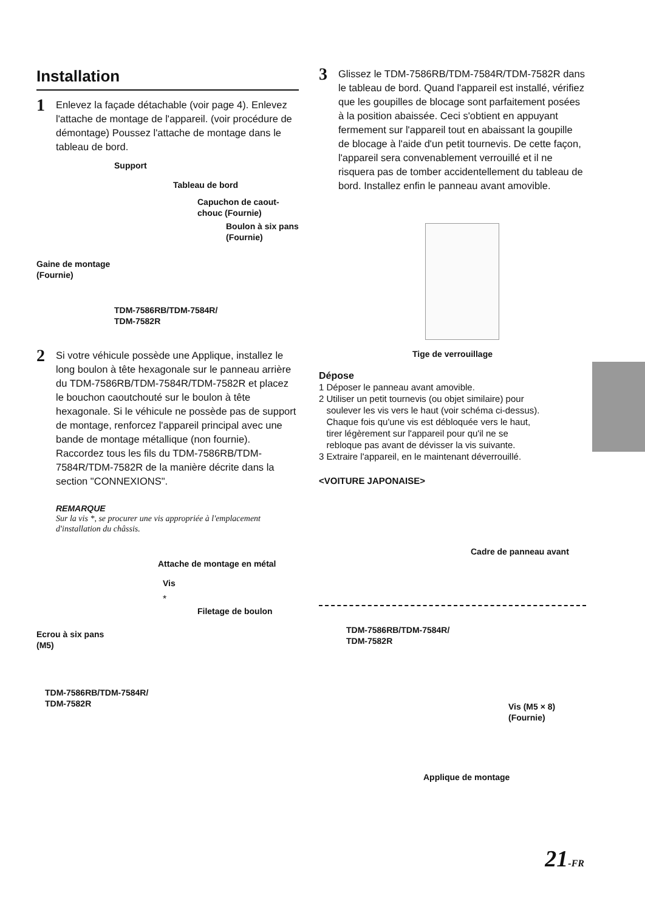Installation
1
Enlevez la façade détachable (voir page 4). Enlevez l'attache de montage de l'appareil. (voir procédure de démontage) Poussez l'attache de montage dans le tableau de bord.
Support
Tableau de bord
Capuchon de caout-
chouc (Fournie)
Boulon à six pans
(Fournie)
Gaine de montage
(Fournie)
TDM-7586RB/TDM-7584R/
TDM-7582R
2
Si votre véhicule possède une Applique, installez le long boulon à tête hexagonale sur le panneau arrière du TDM-7586RB/TDM-7584R/TDM-7582R et placez le bouchon caoutchouté sur le boulon à tête hexagonale. Si le véhicule ne possède pas de support de montage, renforcez l'appareil principal avec une bande de montage métallique (non fournie). Raccordez tous les fils du TDM-7586RB/TDM-7584R/TDM-7582R de la manière décrite dans la section "CONNEXIONS".
REMARQUE
Sur la vis *, se procurer une vis appropriée à l'emplacement d'installation du châssis.
Attache de montage en métal
Vis
*
Filetage de boulon
Ecrou à six pans
(M5)
TDM-7586RB/TDM-7584R/
TDM-7582R
3
Glissez le TDM-7586RB/TDM-7584R/TDM-7582R dans le tableau de bord. Quand l'appareil est installé, vérifiez que les goupilles de blocage sont parfaitement posées à la position abaissée. Ceci s'obtient en appuyant fermement sur l'appareil tout en abaissant la goupille de blocage à l'aide d'un petit tournevis. De cette façon, l'appareil sera convenablement verrouillé et il ne risquera pas de tomber accidentellement du tableau de bord. Installez enfin le panneau avant amovible.
Tige de verrouillage
Dépose
1 Déposer le panneau avant amovible.
2 Utiliser un petit tournevis (ou objet similaire) pour
soulever les vis vers le haut (voir schéma ci-dessus).
Chaque fois qu'une vis est débloquée vers le haut,
tirer légèrement sur l'appareil pour qu'il ne se
rebloque pas avant de dévisser la vis suivante.
3 Extraire l'appareil, en le maintenant déverrouillé.
<VOITURE JAPONAISE>
Cadre de panneau avant
TDM-7586RB/TDM-7584R/
TDM-7582R
Vis (M5 × 8)
(Fournie)
Applique de montage
21-FR